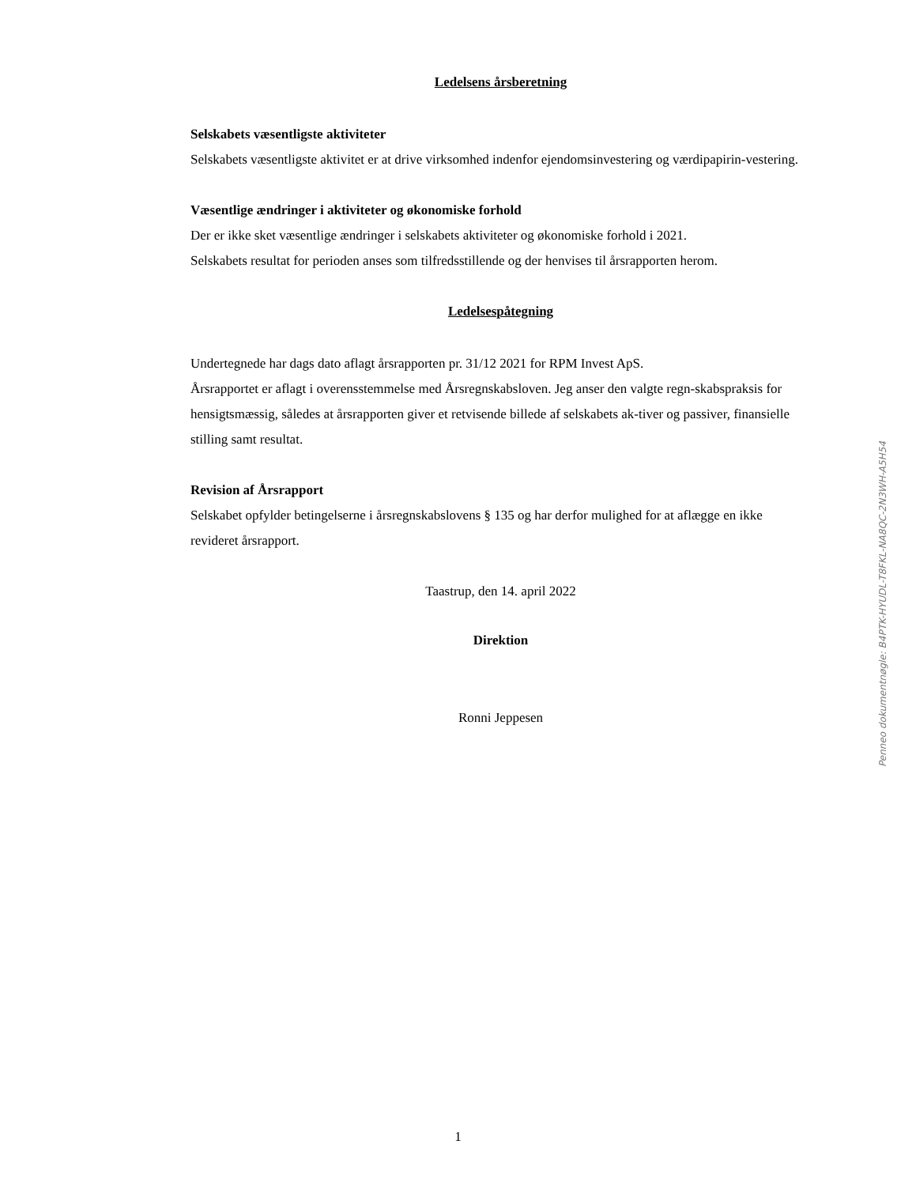Ledelsens årsberetning
Selskabets væsentligste aktiviteter
Selskabets væsentligste aktivitet er at drive virksomhed indenfor ejendomsinvestering og værdipapirin-vestering.
Væsentlige ændringer i aktiviteter og økonomiske forhold
Der er ikke sket væsentlige ændringer i selskabets aktiviteter og økonomiske forhold i 2021.
Selskabets resultat for perioden anses som tilfredsstillende og der henvises til årsrapporten herom.
Ledelsespåtegning
Undertegnede har dags dato aflagt årsrapporten pr. 31/12 2021 for RPM Invest ApS.
Årsrapportet er aflagt i overensstemmelse med Årsregnskabsloven. Jeg anser den valgte regn-skabspraksis for hensigtsmæssig, således at årsrapporten giver et retvisende billede af selskabets ak-tiver og passiver, finansielle stilling samt resultat.
Revision af Årsrapport
Selskabet opfylder betingelserne i årsregnskabslovens § 135 og har derfor mulighed for at aflægge en ikke revideret årsrapport.
Taastrup, den 14. april 2022
Direktion
Ronni Jeppesen
Penneo dokumentnøgle: B4PTK-HYUDL-T8FKL-NA8QC-2N3WH-A5H54
1